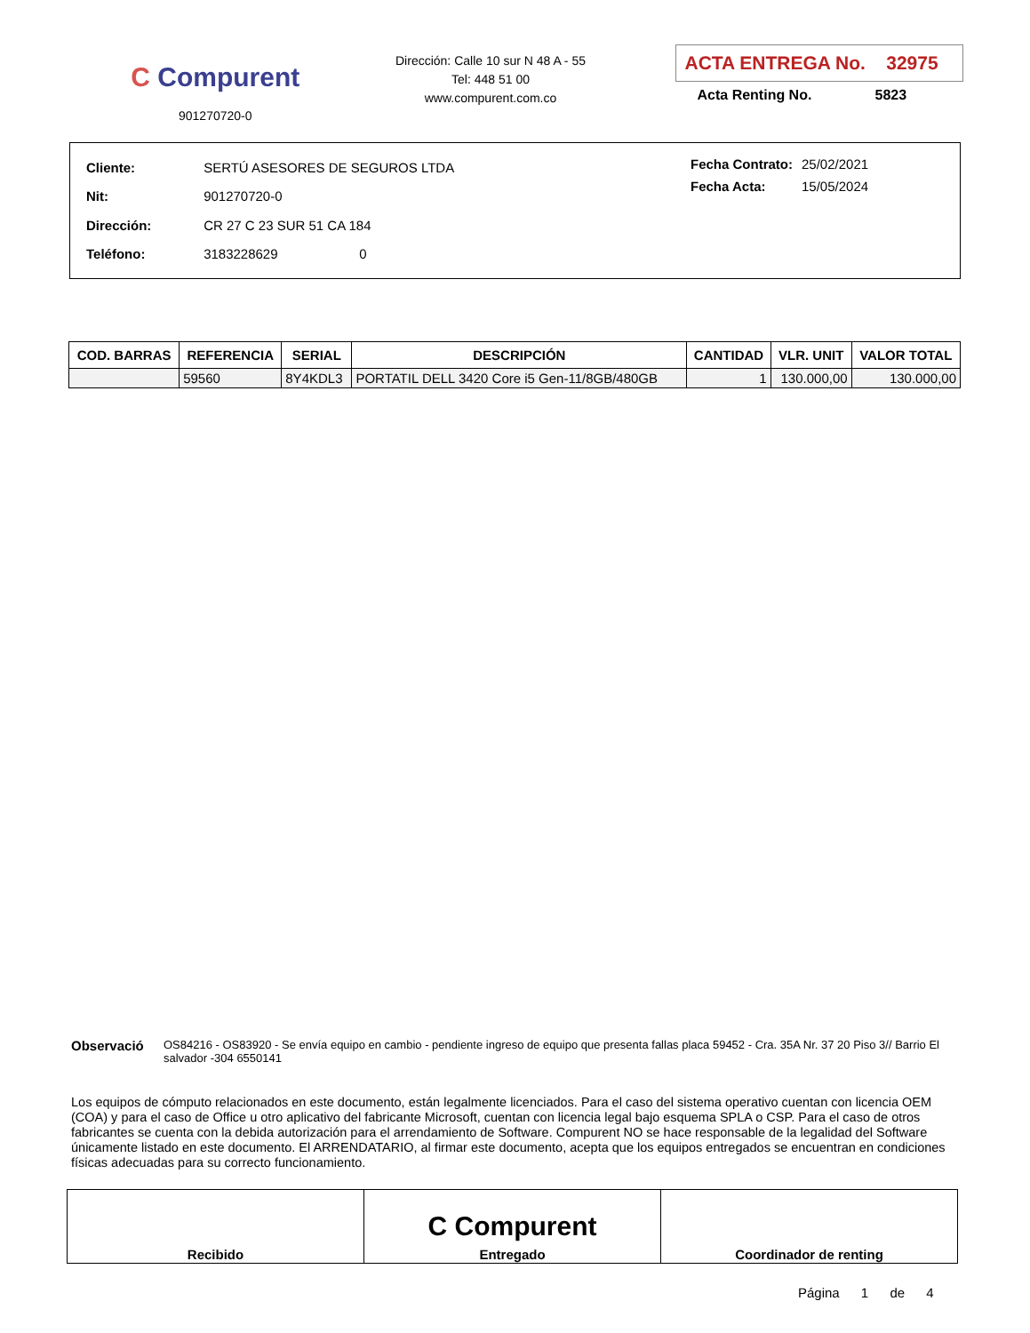C Compurent
901270720-0
Dirección: Calle 10 sur N 48 A - 55
Tel: 448 51 00
www.compurent.com.co
ACTA ENTREGA No. 32975
Acta Renting No. 5823
| Cliente: | SERTÚ ASESORES DE SEGUROS LTDA |
| Nit: | 901270720-0 |
| Dirección: | CR 27 C 23 SUR 51 CA 184 |
| Teléfono: | 3183228629 0 |
| Fecha Contrato: | 25/02/2021 |
| Fecha Acta: | 15/05/2024 |
| COD. BARRAS | REFERENCIA | SERIAL | DESCRIPCIÓN | CANTIDAD | VLR. UNIT | VALOR TOTAL |
| --- | --- | --- | --- | --- | --- | --- |
| | 59560 | 8Y4KDL3 | PORTATIL DELL 3420 Core i5 Gen-11/8GB/480GB | 1 | 130.000,00 | 130.000,00 |
Observació
OS84216 - OS83920 - Se envía equipo en cambio - pendiente ingreso de equipo que presenta fallas placa 59452 - Cra. 35A Nr. 37 20 Piso 3// Barrio El salvador -304 6550141
Los equipos de cómputo relacionados en este documento, están legalmente licenciados. Para el caso del sistema operativo cuentan con licencia OEM (COA) y para el caso de Office u otro aplicativo del fabricante Microsoft, cuentan con licencia legal bajo esquema SPLA o CSP. Para el caso de otros fabricantes se cuenta con la debida autorización para el arrendamiento de Software. Compurent NO se hace responsable de la legalidad del Software únicamente listado en este documento. El ARRENDATARIO, al firmar este documento, acepta que los equipos entregados se encuentran en condiciones físicas adecuadas para su correcto funcionamiento.
| Recibido | C Compurent Entregado | Coordinador de renting |
Página 1 de 4